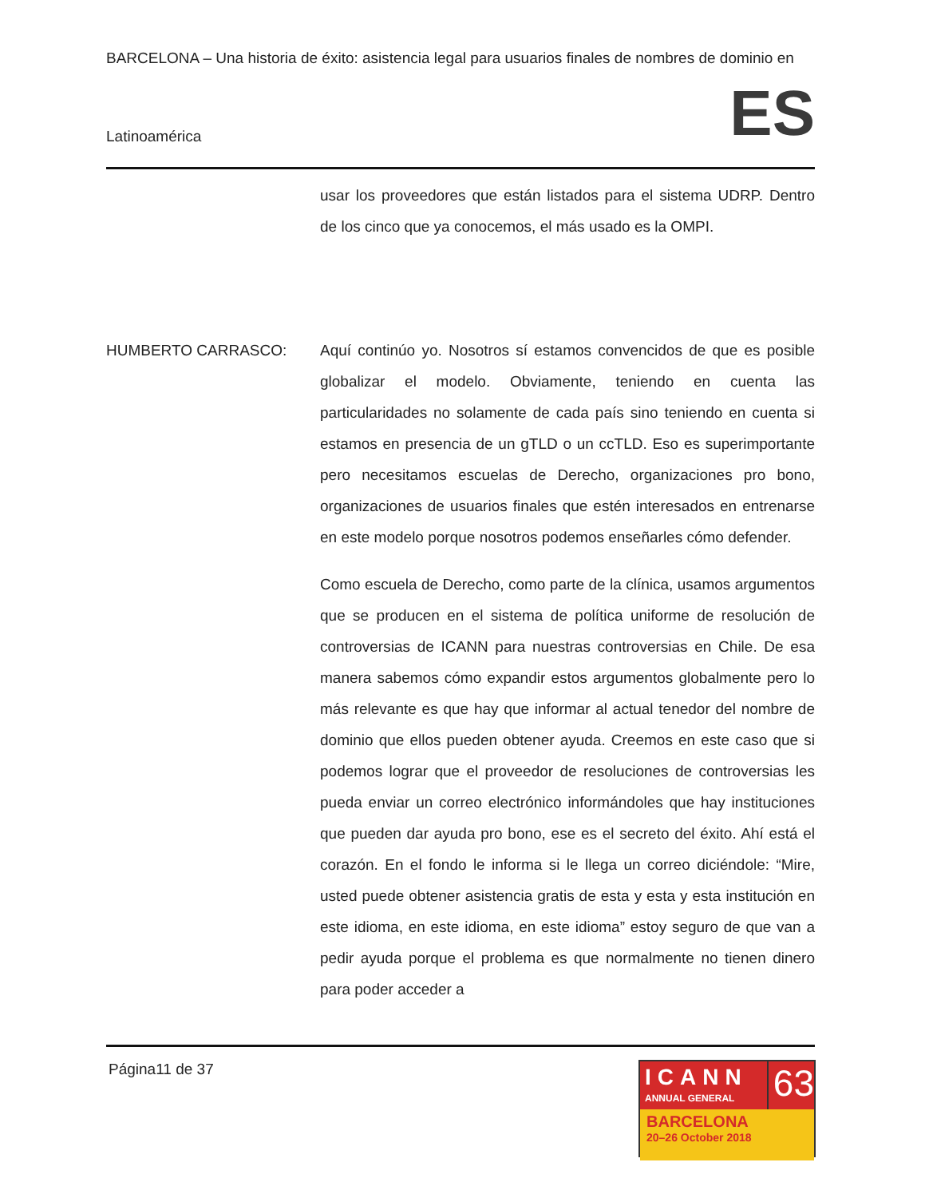BARCELONA – Una historia de éxito: asistencia legal para usuarios finales de nombres de dominio en
Latinoamérica ES
usar los proveedores que están listados para el sistema UDRP. Dentro de los cinco que ya conocemos, el más usado es la OMPI.
HUMBERTO CARRASCO: Aquí continúo yo. Nosotros sí estamos convencidos de que es posible globalizar el modelo. Obviamente, teniendo en cuenta las particularidades no solamente de cada país sino teniendo en cuenta si estamos en presencia de un gTLD o un ccTLD. Eso es superimportante pero necesitamos escuelas de Derecho, organizaciones pro bono, organizaciones de usuarios finales que estén interesados en entrenarse en este modelo porque nosotros podemos enseñarles cómo defender.
Como escuela de Derecho, como parte de la clínica, usamos argumentos que se producen en el sistema de política uniforme de resolución de controversias de ICANN para nuestras controversias en Chile. De esa manera sabemos cómo expandir estos argumentos globalmente pero lo más relevante es que hay que informar al actual tenedor del nombre de dominio que ellos pueden obtener ayuda. Creemos en este caso que si podemos lograr que el proveedor de resoluciones de controversias les pueda enviar un correo electrónico informándoles que hay instituciones que pueden dar ayuda pro bono, ese es el secreto del éxito. Ahí está el corazón. En el fondo le informa si le llega un correo diciéndole: “Mire, usted puede obtener asistencia gratis de esta y esta y esta institución en este idioma, en este idioma, en este idioma” estoy seguro de que van a pedir ayuda porque el problema es que normalmente no tienen dinero para poder acceder a
Página11 de 37
ICANN
ANNUAL GENERAL
63
BARCELONA
20–26 October 2018